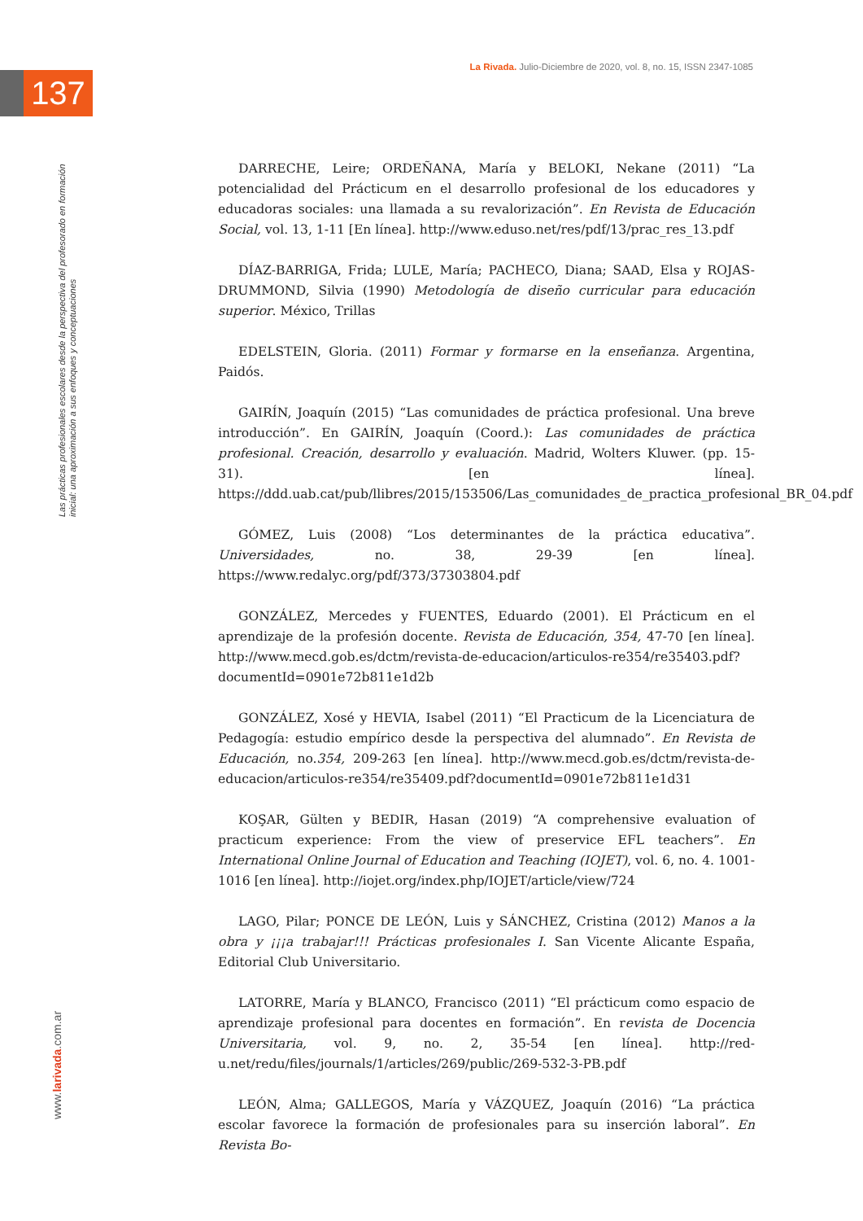La Rivada. Julio-Diciembre de 2020, vol. 8, no. 15, ISSN 2347-1085
137
Las prácticas profesionales escolares desde la perspectiva del profesorado en formación inicial: una aproximación a sus enfoques y conceptuaciones
www.larivada.com.ar
DARRECHE, Leire; ORDEÑANA, María y BELOKI, Nekane (2011) “La potencialidad del Prácticum en el desarrollo profesional de los educadores y educadoras sociales: una llamada a su revalorización”. En Revista de Educación Social, vol. 13, 1-11 [En línea]. http://www.eduso.net/res/pdf/13/prac_res_13.pdf
DÍAZ-BARRIGA, Frida; LULE, María; PACHECO, Diana; SAAD, Elsa y ROJAS-DRUMMOND, Silvia (1990) Metodología de diseño curricular para educación superior. México, Trillas
EDELSTEIN, Gloria. (2011) Formar y formarse en la enseñanza. Argentina, Paidós.
GAIRÍN, Joaquín (2015) “Las comunidades de práctica profesional. Una breve introducción”. En GAIRÍN, Joaquín (Coord.): Las comunidades de práctica profesional. Creación, desarrollo y evaluación. Madrid, Wolters Kluwer. (pp. 15-31). [en línea]. https://ddd.uab.cat/pub/llibres/2015/153506/Las_comunidades_de_practica_profesional_BR_04.pdf
GÓMEZ, Luis (2008) “Los determinantes de la práctica educativa”. Universidades, no. 38, 29-39 [en línea]. https://www.redalyc.org/pdf/373/37303804.pdf
GONZÁLEZ, Mercedes y FUENTES, Eduardo (2001). El Prácticum en el aprendizaje de la profesión docente. Revista de Educación, 354, 47-70 [en línea]. http://www.mecd.gob.es/dctm/revista-de-educacion/articulos-re354/re35403.pdf?documentId=0901e72b811e1d2b
GONZÁLEZ, Xosé y HEVIA, Isabel (2011) “El Practicum de la Licenciatura de Pedagogía: estudio empírico desde la perspectiva del alumnado”. En Revista de Educación, no.354, 209-263 [en línea]. http://www.mecd.gob.es/dctm/revista-de-educacion/articulos-re354/re35409.pdf?documentId=0901e72b811e1d31
KOŞAR, Gülten y BEDIR, Hasan (2019) “A comprehensive evaluation of practicum experience: From the view of preservice EFL teachers”. En International Online Journal of Education and Teaching (IOJET), vol. 6, no. 4. 1001-1016 [en línea]. http://iojet.org/index.php/IOJET/article/view/724
LAGO, Pilar; PONCE DE LEÓN, Luis y SÁNCHEZ, Cristina (2012) Manos a la obra y ¡¡¡a trabajar!!! Prácticas profesionales I. San Vicente Alicante España, Editorial Club Universitario.
LATORRE, María y BLANCO, Francisco (2011) “El prácticum como espacio de aprendizaje profesional para docentes en formación”. En revista de Docencia Universitaria, vol. 9, no. 2, 35-54 [en línea]. http://red-u.net/redu/files/journals/1/articles/269/public/269-532-3-PB.pdf
LEÓN, Alma; GALLEGOS, María y VÁZQUEZ, Joaquín (2016) “La práctica escolar favorece la formación de profesionales para su inserción laboral”. En Revista Bo-